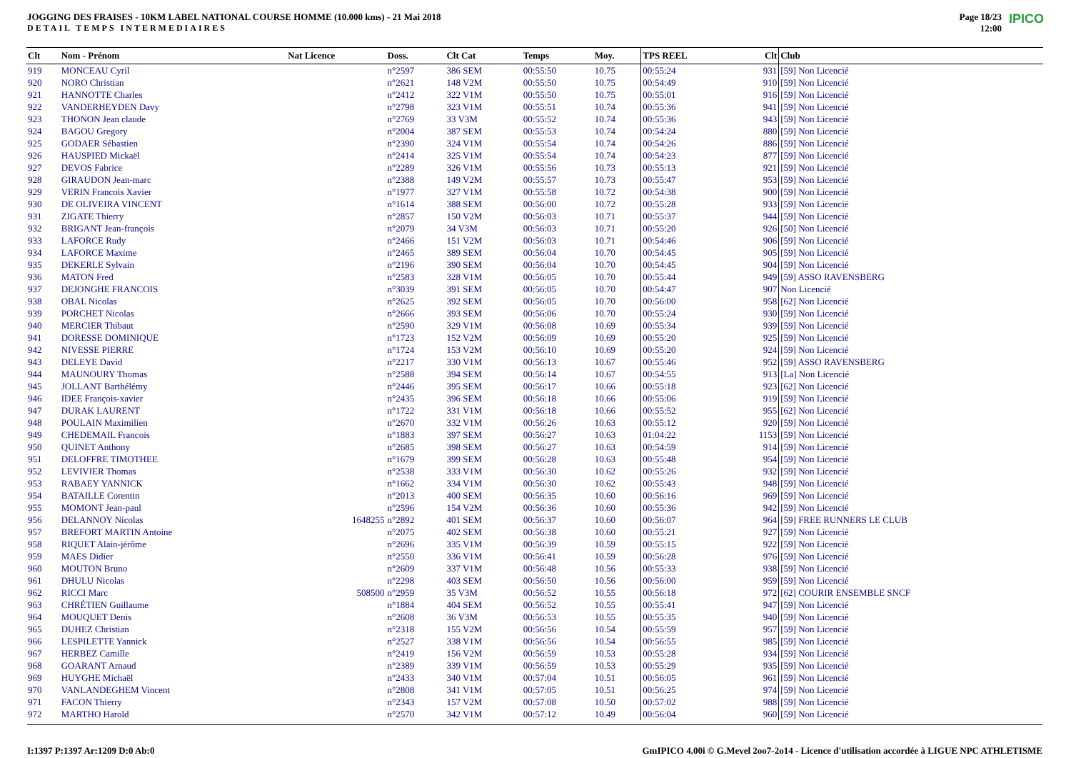JOGGING DES FRAISES - 10KM LABEL NATIONAL COURSE HOMME (10.000 kms) - 21 Mai 2018
DETAIL TEMPS INTERMEDIAIRES
Page 18/23
12:00
IPICO
| Clt | Nom - Prénom | Nat Licence | Doss. | Clt Cat | Temps | Moy. | TPS REEL | Clt | Club |
| --- | --- | --- | --- | --- | --- | --- | --- | --- | --- |
| 919 | MONCEAU Cyril | | n°2597 | 386 SEM | 00:55:50 | 10.75 | 00:55:24 | 931 | [59] Non Licencié |
| 920 | NORO Christian | | n°2621 | 148 V2M | 00:55:50 | 10.75 | 00:54:49 | 910 | [59] Non Licencié |
| 921 | HANNOTTE Charles | | n°2412 | 322 V1M | 00:55:50 | 10.75 | 00:55:01 | 916 | [59] Non Licencié |
| 922 | VANDERHEYDEN Davy | | n°2798 | 323 V1M | 00:55:51 | 10.74 | 00:55:36 | 941 | [59] Non Licencié |
| 923 | THONON Jean claude | | n°2769 | 33 V3M | 00:55:52 | 10.74 | 00:55:36 | 943 | [59] Non Licencié |
| 924 | BAGOU Gregory | | n°2004 | 387 SEM | 00:55:53 | 10.74 | 00:54:24 | 880 | [59] Non Licencié |
| 925 | GODAER Sébastien | | n°2390 | 324 V1M | 00:55:54 | 10.74 | 00:54:26 | 886 | [59] Non Licencié |
| 926 | HAUSPIED Mickaël | | n°2414 | 325 V1M | 00:55:54 | 10.74 | 00:54:23 | 877 | [59] Non Licencié |
| 927 | DEVOS Fabrice | | n°2289 | 326 V1M | 00:55:56 | 10.73 | 00:55:13 | 921 | [59] Non Licencié |
| 928 | GIRAUDON Jean-marc | | n°2388 | 149 V2M | 00:55:57 | 10.73 | 00:55:47 | 953 | [59] Non Licencié |
| 929 | VERIN Francois Xavier | | n°1977 | 327 V1M | 00:55:58 | 10.72 | 00:54:38 | 900 | [59] Non Licencié |
| 930 | DE OLIVEIRA VINCENT | | n°1614 | 388 SEM | 00:56:00 | 10.72 | 00:55:28 | 933 | [59] Non Licencié |
| 931 | ZIGATE Thierry | | n°2857 | 150 V2M | 00:56:03 | 10.71 | 00:55:37 | 944 | [59] Non Licencié |
| 932 | BRIGANT Jean-françois | | n°2079 | 34 V3M | 00:56:03 | 10.71 | 00:55:20 | 926 | [50] Non Licencié |
| 933 | LAFORCE Rudy | | n°2466 | 151 V2M | 00:56:03 | 10.71 | 00:54:46 | 906 | [59] Non Licencié |
| 934 | LAFORCE Maxime | | n°2465 | 389 SEM | 00:56:04 | 10.70 | 00:54:45 | 905 | [59] Non Licencié |
| 935 | DEKERLE Sylvain | | n°2196 | 390 SEM | 00:56:04 | 10.70 | 00:54:45 | 904 | [59] Non Licencié |
| 936 | MATON Fred | | n°2583 | 328 V1M | 00:56:05 | 10.70 | 00:55:44 | 949 | [59] ASSO RAVENSBERG |
| 937 | DEJONGHE FRANCOIS | | n°3039 | 391 SEM | 00:56:05 | 10.70 | 00:54:47 | 907 | Non Licencié |
| 938 | OBAL Nicolas | | n°2625 | 392 SEM | 00:56:05 | 10.70 | 00:56:00 | 958 | [62] Non Licencié |
| 939 | PORCHET Nicolas | | n°2666 | 393 SEM | 00:56:06 | 10.70 | 00:55:24 | 930 | [59] Non Licencié |
| 940 | MERCIER Thibaut | | n°2590 | 329 V1M | 00:56:08 | 10.69 | 00:55:34 | 939 | [59] Non Licencié |
| 941 | DORESSE DOMINIQUE | | n°1723 | 152 V2M | 00:56:09 | 10.69 | 00:55:20 | 925 | [59] Non Licencié |
| 942 | NIVESSE PIERRE | | n°1724 | 153 V2M | 00:56:10 | 10.69 | 00:55:20 | 924 | [59] Non Licencié |
| 943 | DELEYE David | | n°2217 | 330 V1M | 00:56:13 | 10.67 | 00:55:46 | 952 | [59] ASSO RAVENSBERG |
| 944 | MAUNOURY Thomas | | n°2588 | 394 SEM | 00:56:14 | 10.67 | 00:54:55 | 913 | [La] Non Licencié |
| 945 | JOLLANT Barthélémy | | n°2446 | 395 SEM | 00:56:17 | 10.66 | 00:55:18 | 923 | [62] Non Licencié |
| 946 | IDEE François-xavier | | n°2435 | 396 SEM | 00:56:18 | 10.66 | 00:55:06 | 919 | [59] Non Licencié |
| 947 | DURAK LAURENT | | n°1722 | 331 V1M | 00:56:18 | 10.66 | 00:55:52 | 955 | [62] Non Licencié |
| 948 | POULAIN Maximilien | | n°2670 | 332 V1M | 00:56:26 | 10.63 | 00:55:12 | 920 | [59] Non Licencié |
| 949 | CHEDEMAIL Francois | | n°1883 | 397 SEM | 00:56:27 | 10.63 | 01:04:22 | 1153 | [59] Non Licencié |
| 950 | QUINET Anthony | | n°2685 | 398 SEM | 00:56:27 | 10.63 | 00:54:59 | 914 | [59] Non Licencié |
| 951 | DELOFFRE TIMOTHEE | | n°1679 | 399 SEM | 00:56:28 | 10.63 | 00:55:48 | 954 | [59] Non Licencié |
| 952 | LEVIVIER Thomas | | n°2538 | 333 V1M | 00:56:30 | 10.62 | 00:55:26 | 932 | [59] Non Licencié |
| 953 | RABAEY YANNICK | | n°1662 | 334 V1M | 00:56:30 | 10.62 | 00:55:43 | 948 | [59] Non Licencié |
| 954 | BATAILLE Corentin | | n°2013 | 400 SEM | 00:56:35 | 10.60 | 00:56:16 | 969 | [59] Non Licencié |
| 955 | MOMONT Jean-paul | | n°2596 | 154 V2M | 00:56:36 | 10.60 | 00:55:36 | 942 | [59] Non Licencié |
| 956 | DELANNOY Nicolas | 1648255 | n°2892 | 401 SEM | 00:56:37 | 10.60 | 00:56:07 | 964 | [59] FREE RUNNERS LE CLUB |
| 957 | BREFORT MARTIN Antoine | | n°2075 | 402 SEM | 00:56:38 | 10.60 | 00:55:21 | 927 | [59] Non Licencié |
| 958 | RIQUET Alain-jérôme | | n°2696 | 335 V1M | 00:56:39 | 10.59 | 00:55:15 | 922 | [59] Non Licencié |
| 959 | MAES Didier | | n°2550 | 336 V1M | 00:56:41 | 10.59 | 00:56:28 | 976 | [59] Non Licencié |
| 960 | MOUTON Bruno | | n°2609 | 337 V1M | 00:56:48 | 10.56 | 00:55:33 | 938 | [59] Non Licencié |
| 961 | DHULU Nicolas | | n°2298 | 403 SEM | 00:56:50 | 10.56 | 00:56:00 | 959 | [59] Non Licencié |
| 962 | RICCI Marc | 508500 | n°2959 | 35 V3M | 00:56:52 | 10.55 | 00:56:18 | 972 | [62] COURIR ENSEMBLE SNCF |
| 963 | CHRÉTIEN Guillaume | | n°1884 | 404 SEM | 00:56:52 | 10.55 | 00:55:41 | 947 | [59] Non Licencié |
| 964 | MOUQUET Denis | | n°2608 | 36 V3M | 00:56:53 | 10.55 | 00:55:35 | 940 | [59] Non Licencié |
| 965 | DUHEZ Christian | | n°2318 | 155 V2M | 00:56:56 | 10.54 | 00:55:59 | 957 | [59] Non Licencié |
| 966 | LESPILETTE Yannick | | n°2527 | 338 V1M | 00:56:56 | 10.54 | 00:56:55 | 985 | [59] Non Licencié |
| 967 | HERBEZ Camille | | n°2419 | 156 V2M | 00:56:59 | 10.53 | 00:55:28 | 934 | [59] Non Licencié |
| 968 | GOARANT Arnaud | | n°2389 | 339 V1M | 00:56:59 | 10.53 | 00:55:29 | 935 | [59] Non Licencié |
| 969 | HUYGHE Michaël | | n°2433 | 340 V1M | 00:57:04 | 10.51 | 00:56:05 | 961 | [59] Non Licencié |
| 970 | VANLANDEGHEM Vincent | | n°2808 | 341 V1M | 00:57:05 | 10.51 | 00:56:25 | 974 | [59] Non Licencié |
| 971 | FACON Thierry | | n°2343 | 157 V2M | 00:57:08 | 10.50 | 00:57:02 | 988 | [59] Non Licencié |
| 972 | MARTHO Harold | | n°2570 | 342 V1M | 00:57:12 | 10.49 | 00:56:04 | 960 | [59] Non Licencié |
I:1397 P:1397 Ar:1209 D:0 Ab:0 GmIPICO 4.00i © G.Mevel 2oo7-2o14 - Licence d'utilisation accordée à LIGUE NPC ATHLETISME